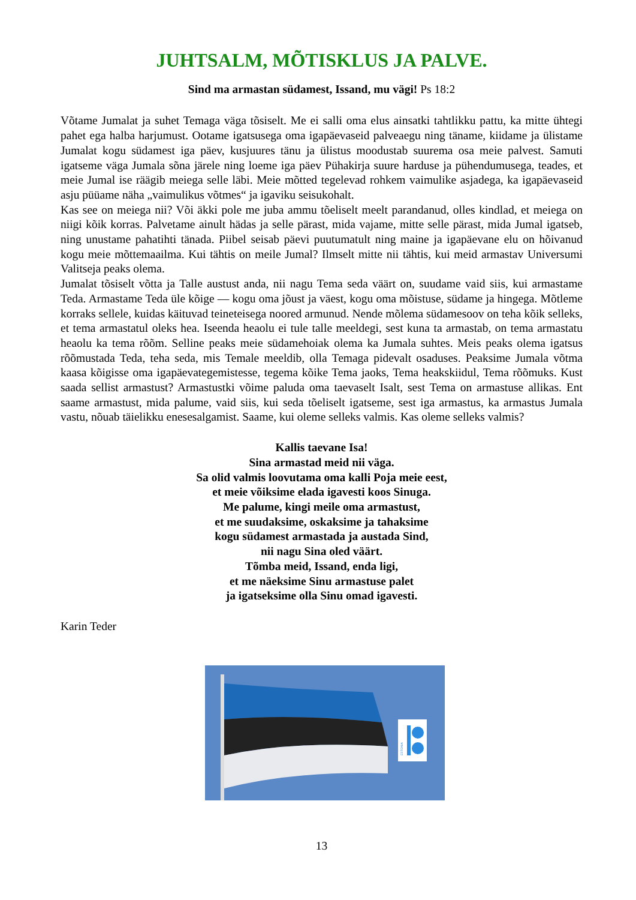JUHTSALM, MÕTISKLUS JA PALVE.
Sind ma armastan südamest, Issand, mu vägi! Ps 18:2
Võtame Jumalat ja suhet Temaga väga tõsiselt. Me ei salli oma elus ainsatki tahtlikku pattu, ka mitte ühtegi pahet ega halba harjumust. Ootame igatsusega oma igapäevaseid palveaegu ning täname, kiidame ja ülistame Jumalat kogu südamest iga päev, kusjuures tänu ja ülistus moodustab suurema osa meie palvest. Samuti igatseme väga Jumala sõna järele ning loeme iga päev Pühakirja suure harduse ja pühendumusega, teades, et meie Jumal ise räägib meiega selle läbi. Meie mõtted tegelevad rohkem vaimulike asjadega, ka igapäevaseid asju püüame näha „vaimulikus võtmes“ ja igaviku seisukohalt.
Kas see on meiega nii? Või äkki pole me juba ammu tõeliselt meelt parandanud, olles kindlad, et meiega on niigi kõik korras. Palvetame ainult hädas ja selle pärast, mida vajame, mitte selle pärast, mida Jumal igatseb, ning unustame pahatihti tänada. Piibel seisab päevi puutumatult ning maine ja igapäevane elu on hõivanud kogu meie mõttemaailma. Kui tähtis on meile Jumal? Ilmselt mitte nii tähtis, kui meid armastav Universumi Valitseja peaks olema.
Jumalat tõsiselt võtta ja Talle austust anda, nii nagu Tema seda väärt on, suudame vaid siis, kui armastame Teda. Armastame Teda üle kõige — kogu oma jõust ja väest, kogu oma mõistuse, südame ja hingega. Mõtleme korraks sellele, kuidas käituvad teineteisega noored armunud. Nende mõlema südamesoov on teha kõik selleks, et tema armastatul oleks hea. Iseenda heaolu ei tule talle meeldegi, sest kuna ta armastab, on tema armastatu heaolu ka tema rõõm. Selline peaks meie südamehoiak olema ka Jumala suhtes. Meis peaks olema igatsus rõõmustada Teda, teha seda, mis Temale meeldib, olla Temaga pidevalt osaduses. Peaksime Jumala võtma kaasa kõigisse oma igapäevategemistesse, tegema kõike Tema jaoks, Tema heakskiidul, Tema rõõmuks. Kust saada sellist armastust? Armastustki võime paluda oma taevaselt Isalt, sest Tema on armastuse allikas. Ent saame armastust, mida palume, vaid siis, kui seda tõeliselt igatseme, sest iga armastus, ka armastus Jumala vastu, nõuab täielikku enesesalgamist. Saame, kui oleme selleks valmis. Kas oleme selleks valmis?
Kallis taevane Isa!
Sina armastad meid nii väga.
Sa olid valmis loovutama oma kalli Poja meie eest,
et meie võiksime elada igavesti koos Sinuga.
Me palume, kingi meile oma armastust,
et me suudaksime, oskaksime ja tahaksime
kogu südamest armastada ja austada Sind,
nii nagu Sina oled väärt.
Tõmba meid, Issand, enda ligi,
et me näeksime Sinu armastuse palet
ja igatseksime olla Sinu omad igavesti.
Karin Teder
ESTONIA
13